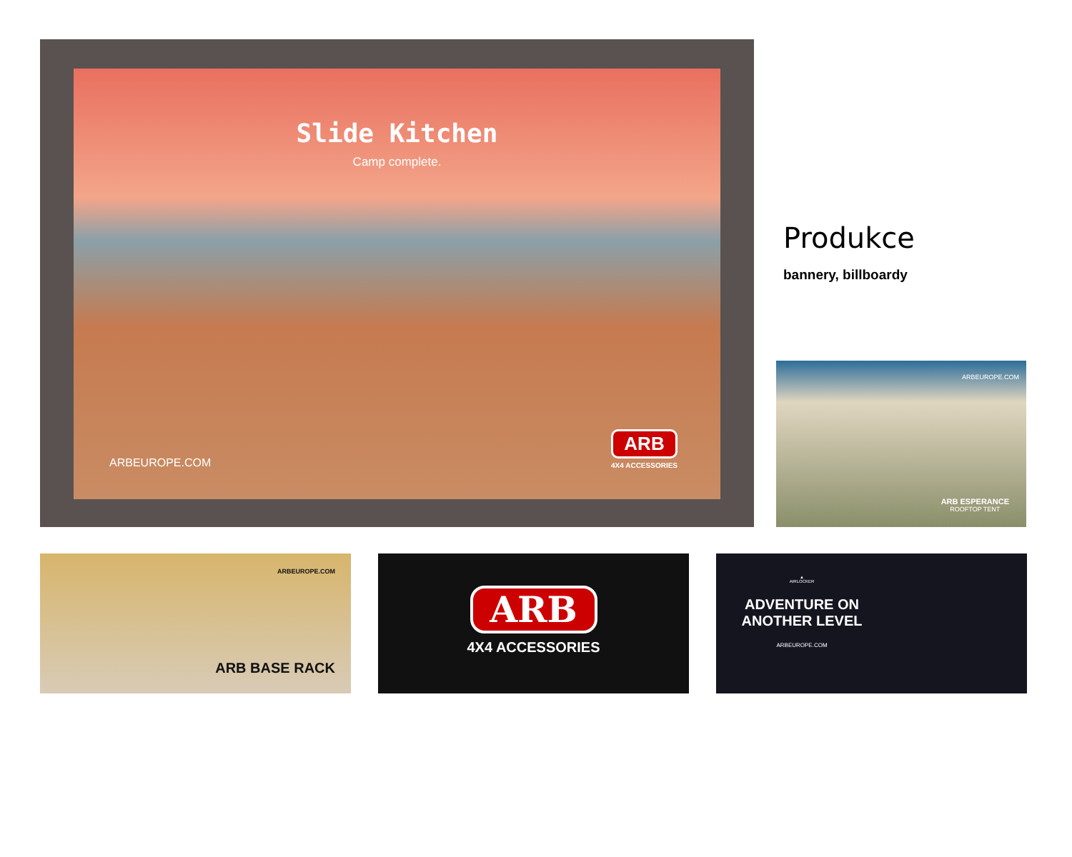Slide Kitchen
Camp complete.
ARBEUROPE.COM ARB
4X4 ACCESSORIES
Produkce
bannery, billboardy
ARBEUROPE.COM
ARB ESPERANCE
ROOFTOP TENT
ARBEUROPE.COM
ARB BASE RACK
ARB
4X4 ACCESSORIES
▲
AIRLOCKER
ADVENTURE ON
ANOTHER LEVEL
ARBEUROPE.COM